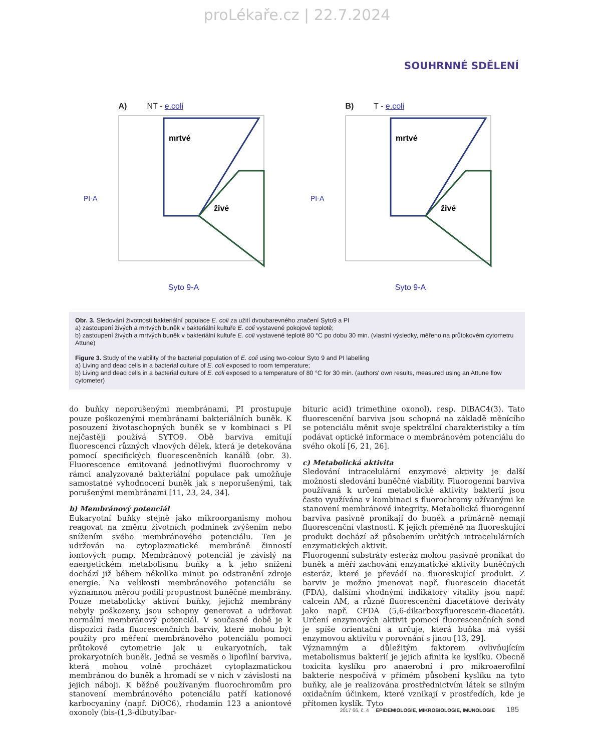proLékaře.cz | 22.7.2024
SOUHRNNÉ SDĚLENÍ
A) NT - e.coli
mrtvé
živé
PI-A
Syto 9-A
B) T - e.coli
mrtvé
živé
PI-A
Syto 9-A
Obr. 3. Sledování životnosti bakteriální populace E. coli za užití dvoubarevného značení Syto9 a PI
a) zastoupení živých a mrtvých buněk v bakteriální kultuře E. coli vystavené pokojové teplotě;
b) zastoupení živých a mrtvých buněk v bakteriální kultuře E. coli vystavené teplotě 80 °C po dobu 30 min. (vlastní výsledky, měřeno na průtokovém cytometru Attune)
Figure 3. Study of the viability of the bacterial population of E. coli using two-colour Syto 9 and PI labelling
a) Living and dead cells in a bacterial culture of E. coli exposed to room temperature;
b) Living and dead cells in a bacterial culture of E. coli exposed to a temperature of 80 °C for 30 min. (authors' own results, measured using an Attune flow cytometer)
do buňky neporušenými membránami, PI prostupuje pouze poškozenými membránami bakteriálních buněk. K posouzení životaschopných buněk se v kombinaci s PI nejčastěji používá SYTO9. Obě barviva emitují fluorescenci různých vlnových délek, která je detekována pomocí specifických fluorescenčních kanálů (obr. 3). Fluorescence emitovaná jednotlivými fluorochromy v rámci analyzované bakteriální populace pak umožňuje samostatné vyhodnocení buněk jak s neporušenými, tak porušenými membránami [11, 23, 24, 34].
b) Membránový potenciál
Eukaryotní buňky stejně jako mikroorganismy mohou reagovat na změnu životních podmínek zvýšením nebo snížením svého membránového potenciálu. Ten je udržován na cytoplazmatické membráně činností iontových pump. Membránový potenciál je závislý na energetickém metabolismu buňky a k jeho snížení dochází již během několika minut po odstranění zdroje energie. Na velikosti membránového potenciálu se významnou měrou podílí propustnost buněčné membrány. Pouze metabolicky aktivní buňky, jejichž membrány nebyly poškozeny, jsou schopny generovat a udržovat normální membránový potenciál. V současné době je k dispozici řada fluorescenčních barviv, které mohou být použity pro měření membránového potenciálu pomocí průtokové cytometrie jak u eukaryotních, tak prokaryotních buněk. Jedná se vesměs o lipofilní barviva, která mohou volně procházet cytoplazmatickou membránou do buněk a hromadí se v nich v závislosti na jejich náboji. K běžně používaným fluorochromům pro stanovení membránového potenciálu patří kationové karbocyaniny (např. DiOC6), rhodamin 123 a aniontové oxonoly (bis-(1,3-dibutylbar-
bituric acid) trimethine oxonol), resp. DiBAC4(3). Tato fluorescenční barviva jsou schopná na základě měnícího se potenciálu měnit svoje spektrální charakteristiky a tím podávat optické informace o membránovém potenciálu do svého okolí [6, 21, 26].
c) Metabolická aktivita
Sledování intracelulární enzymové aktivity je další možností sledování buněčné viability. Fluorogenní barviva používaná k určení metabolické aktivity bakterií jsou často využívána v kombinaci s fluorochromy užívanými ke stanovení membránové integrity. Metabolická fluorogenní barviva pasivně pronikají do buněk a primárně nemají fluorescenční vlastnosti. K jejich přeměně na fluoreskující produkt dochází až působením určitých intracelulárních enzymatických aktivit.
Fluorogenní substráty esteráz mohou pasivně pronikat do buněk a měří zachování enzymatické aktivity buněčných esteráz, které je převádí na fluoreskující produkt. Z barviv je možno jmenovat např. fluorescein diacetát (FDA), dalšími vhodnými indikátory vitality jsou např. calcein AM, a různé fluorescenční diacetátové deriváty jako např. CFDA (5,6-dikarboxyfluorescein-diacetát). Určení enzymových aktivit pomocí fluorescenčních sond je spíše orientační a určuje, která buňka má vyšší enzymovou aktivitu v porovnání s jinou [13, 29].
Významným a důležitým faktorem ovlivňujícím metabolismus bakterií je jejich afinita ke kyslíku. Obecně toxicita kyslíku pro anaerobní i pro mikroaerofilní bakterie nespočívá v přímém působení kyslíku na tyto buňky, ale je realizována prostřednictvím látek se silným oxidačním účinkem, které vznikají v prostředích, kde je přítomen kyslík. Tyto
2017 66, č. 4 EPIDEMIOLOGIE, MIKROBIOLOGIE, IMUNOLOGIE 185